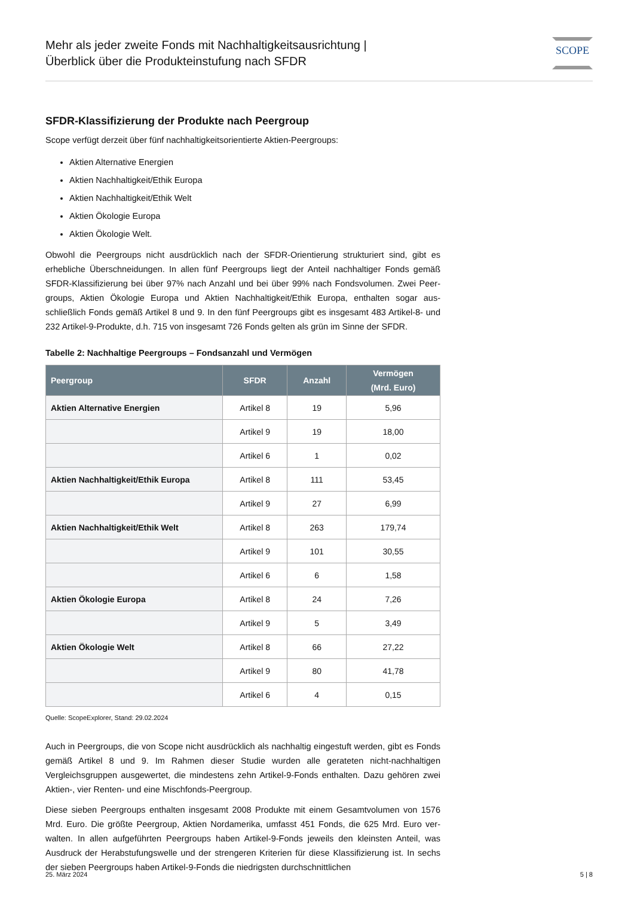Mehr als jeder zweite Fonds mit Nachhaltigkeitsausrichtung |
Überblick über die Produkteinstufung nach SFDR
SCOPE
SFDR-Klassifizierung der Produkte nach Peergroup
Scope verfügt derzeit über fünf nachhaltigkeitsorientierte Aktien-Peergroups:
Aktien Alternative Energien
Aktien Nachhaltigkeit/Ethik Europa
Aktien Nachhaltigkeit/Ethik Welt
Aktien Ökologie Europa
Aktien Ökologie Welt.
Obwohl die Peergroups nicht ausdrücklich nach der SFDR-Orientierung strukturiert sind, gibt es erhebliche Überschneidungen. In allen fünf Peergroups liegt der Anteil nachhaltiger Fonds gemäß SFDR-Klassifizierung bei über 97% nach Anzahl und bei über 99% nach Fondsvolumen. Zwei Peer-groups, Aktien Ökologie Europa und Aktien Nachhaltigkeit/Ethik Europa, enthalten sogar aus-schließlich Fonds gemäß Artikel 8 und 9. In den fünf Peergroups gibt es insgesamt 483 Artikel-8- und 232 Artikel-9-Produkte, d.h. 715 von insgesamt 726 Fonds gelten als grün im Sinne der SFDR.
Tabelle 2: Nachhaltige Peergroups – Fondsanzahl und Vermögen
| Peergroup | SFDR | Anzahl | Vermögen (Mrd. Euro) |
| --- | --- | --- | --- |
| Aktien Alternative Energien | Artikel 8 | 19 | 5,96 |
| | Artikel 9 | 19 | 18,00 |
| | Artikel 6 | 1 | 0,02 |
| Aktien Nachhaltigkeit/Ethik Europa | Artikel 8 | 111 | 53,45 |
| | Artikel 9 | 27 | 6,99 |
| Aktien Nachhaltigkeit/Ethik Welt | Artikel 8 | 263 | 179,74 |
| | Artikel 9 | 101 | 30,55 |
| | Artikel 6 | 6 | 1,58 |
| Aktien Ökologie Europa | Artikel 8 | 24 | 7,26 |
| | Artikel 9 | 5 | 3,49 |
| Aktien Ökologie Welt | Artikel 8 | 66 | 27,22 |
| | Artikel 9 | 80 | 41,78 |
| | Artikel 6 | 4 | 0,15 |
Quelle: ScopeExplorer, Stand: 29.02.2024
Auch in Peergroups, die von Scope nicht ausdrücklich als nachhaltig eingestuft werden, gibt es Fonds gemäß Artikel 8 und 9. Im Rahmen dieser Studie wurden alle gerateten nicht-nachhaltigen Vergleichsgruppen ausgewertet, die mindestens zehn Artikel-9-Fonds enthalten. Dazu gehören zwei Aktien-, vier Renten- und eine Mischfonds-Peergroup.
Diese sieben Peergroups enthalten insgesamt 2008 Produkte mit einem Gesamtvolumen von 1576 Mrd. Euro. Die größte Peergroup, Aktien Nordamerika, umfasst 451 Fonds, die 625 Mrd. Euro ver-walten. In allen aufgeführten Peergroups haben Artikel-9-Fonds jeweils den kleinsten Anteil, was Ausdruck der Herabstufungswelle und der strengeren Kriterien für diese Klassifizierung ist. In sechs der sieben Peergroups haben Artikel-9-Fonds die niedrigsten durchschnittlichen
25. März 2024 5 | 8